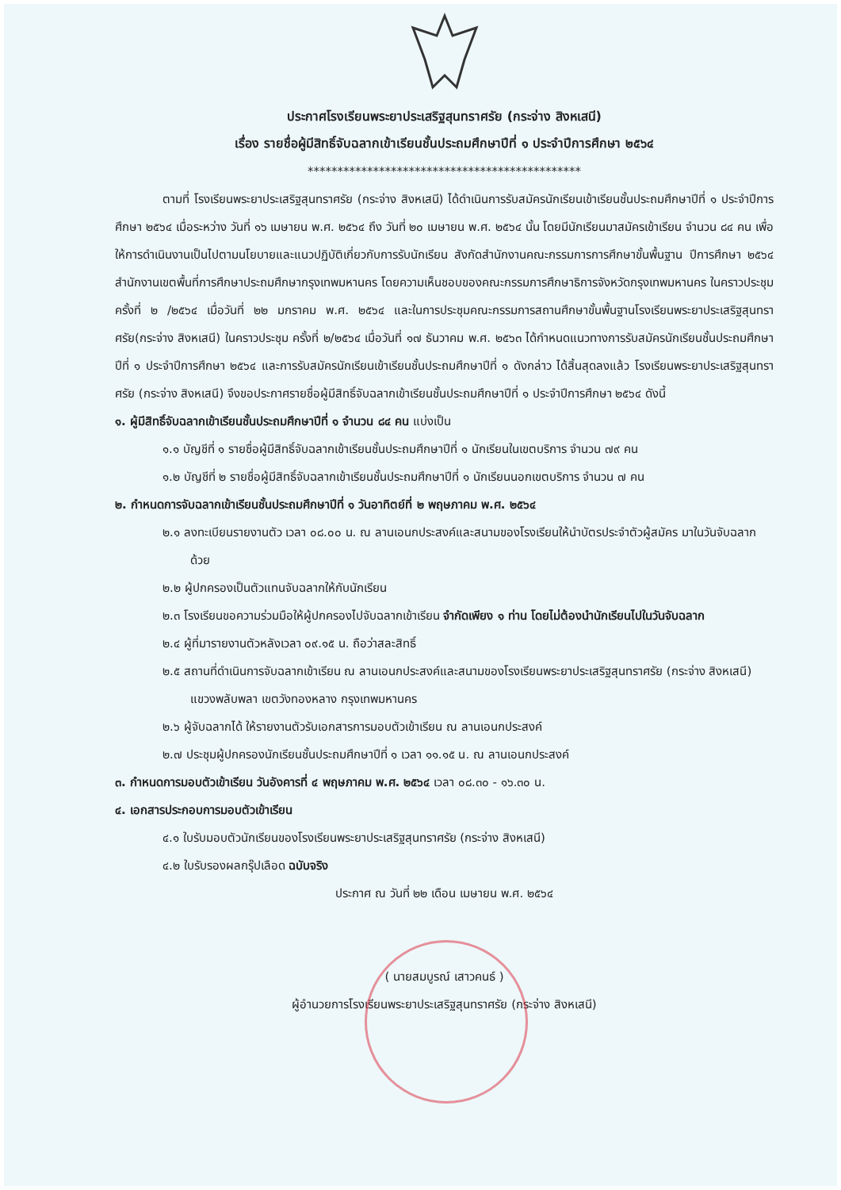ประกาศโรงเรียนพระยาประเสริฐสุนทราศรัย (กระจ่าง สิงหเสนี)
เรื่อง รายชื่อผู้มีสิทธิ์จับฉลากเข้าเรียนชั้นประถมศึกษาปีที่ ๑ ประจำปีการศึกษา ๒๕๖๔
**********************************************
ตามที่ โรงเรียนพระยาประเสริฐสุนทราศรัย (กระจ่าง สิงหเสนี) ได้ดำเนินการรับสมัครนักเรียนเข้าเรียนชั้นประถมศึกษาปีที่ ๑ ประจำปีการศึกษา ๒๕๖๔ เมื่อระหว่าง วันที่ ๑๖ เมษายน พ.ศ. ๒๕๖๔ ถึง วันที่ ๒๐ เมษายน พ.ศ. ๒๕๖๔ นั้น โดยมีนักเรียนมาสมัครเข้าเรียน จำนวน ๘๔ คน เพื่อให้การดำเนินงานเป็นไปตามนโยบายและแนวปฏิบัติเกี่ยวกับการรับนักเรียน สังกัดสำนักงานคณะกรรมการการศึกษาขั้นพื้นฐาน ปีการศึกษา ๒๕๖๔ สำนักงานเขตพื้นที่การศึกษาประถมศึกษากรุงเทพมหานคร โดยความเห็นชอบของคณะกรรมการศึกษาธิการจังหวัดกรุงเทพมหานคร ในคราวประชุม ครั้งที่ ๒ /๒๕๖๔ เมื่อวันที่ ๒๒ มกราคม พ.ศ. ๒๕๖๔ และในการประชุมคณะกรรมการสถานศึกษาขั้นพื้นฐานโรงเรียนพระยาประเสริฐสุนทราศรัย(กระจ่าง สิงหเสนี) ในคราวประชุม ครั้งที่ ๒/๒๕๖๔ เมื่อวันที่ ๑๗ ธันวาคม พ.ศ. ๒๕๖๓ ได้กำหนดแนวทางการรับสมัครนักเรียนชั้นประถมศึกษาปีที่ ๑ ประจำปีการศึกษา ๒๕๖๔ และการรับสมัครนักเรียนเข้าเรียนชั้นประถมศึกษาปีที่ ๑ ดังกล่าว ได้สิ้นสุดลงแล้ว โรงเรียนพระยาประเสริฐสุนทราศรัย (กระจ่าง สิงหเสนี) จึงขอประกาศรายชื่อผู้มีสิทธิ์จับฉลากเข้าเรียนชั้นประถมศึกษาปีที่ ๑ ประจำปีการศึกษา ๒๕๖๔ ดังนี้
๑. ผู้มีสิทธิ์จับฉลากเข้าเรียนชั้นประถมศึกษาปีที่ ๑ จำนวน ๘๔ คน แบ่งเป็น
๑.๑ บัญชีที่ ๑ รายชื่อผู้มีสิทธิ์จับฉลากเข้าเรียนชั้นประถมศึกษาปีที่ ๑ นักเรียนในเขตบริการ จำนวน ๗๙ คน
๑.๒ บัญชีที่ ๒ รายชื่อผู้มีสิทธิ์จับฉลากเข้าเรียนชั้นประถมศึกษาปีที่ ๑ นักเรียนนอกเขตบริการ จำนวน ๗ คน
๒. กำหนดการจับฉลากเข้าเรียนชั้นประถมศึกษาปีที่ ๑ วันอาทิตย์ที่ ๒ พฤษภาคม พ.ศ. ๒๕๖๔
๒.๑ ลงทะเบียนรายงานตัว เวลา ๐๘.๐๐ น. ณ ลานเอนกประสงค์และสนามของโรงเรียนให้นำบัตรประจำตัวผู้สมัคร มาในวันจับฉลากด้วย
๒.๒ ผู้ปกครองเป็นตัวแทนจับฉลากให้กับนักเรียน
๒.๓ โรงเรียนขอความร่วมมือให้ผู้ปกครองไปจับฉลากเข้าเรียน จำกัดเพียง ๑ ท่าน โดยไม่ต้องนำนักเรียนไปในวันจับฉลาก
๒.๔ ผู้ที่มารายงานตัวหลังเวลา ๐๙.๑๕ น. ถือว่าสละสิทธิ์
๒.๕ สถานที่ดำเนินการจับฉลากเข้าเรียน ณ ลานเอนกประสงค์และสนามของโรงเรียนพระยาประเสริฐสุนทราศรัย (กระจ่าง สิงหเสนี) แขวงพลับพลา เขตวังทองหลาง กรุงเทพมหานคร
๒.๖ ผู้จับฉลากได้ ให้รายงานตัวรับเอกสารการมอบตัวเข้าเรียน ณ ลานเอนกประสงค์
๒.๗ ประชุมผู้ปกครองนักเรียนชั้นประถมศึกษาปีที่ ๑ เวลา ๑๑.๑๕ น. ณ ลานเอนกประสงค์
๓. กำหนดการมอบตัวเข้าเรียน วันอังคารที่ ๔ พฤษภาคม พ.ศ. ๒๕๖๔ เวลา ๐๘.๓๐ - ๑๖.๓๐ น.
๔. เอกสารประกอบการมอบตัวเข้าเรียน
๔.๑ ใบรับมอบตัวนักเรียนของโรงเรียนพระยาประเสริฐสุนทราศรัย (กระจ่าง สิงหเสนี)
๔.๒ ใบรับรองผลกรุ๊ปเลือด ฉบับจริง
ประกาศ ณ วันที่ ๒๒ เดือน เมษายน พ.ศ. ๒๕๖๔
( นายสมบูรณ์ เสาวคนธ์ )
ผู้อำนวยการโรงเรียนพระยาประเสริฐสุนทราศรัย (กระจ่าง สิงหเสนี)